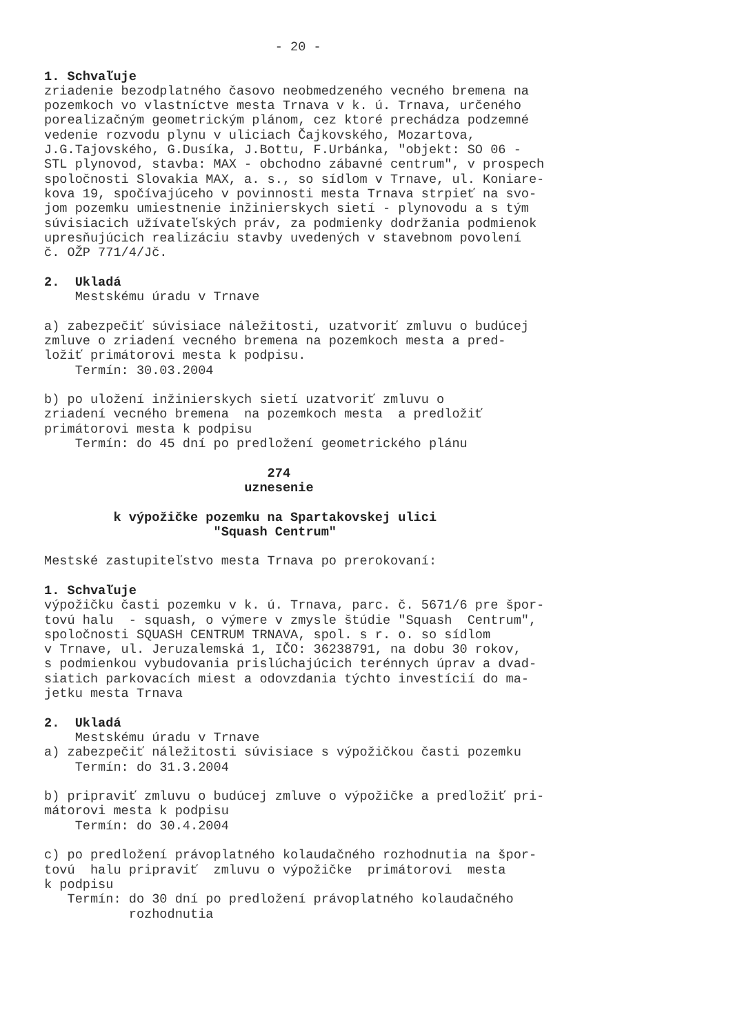- 20 -

1. Schvaľuje
zriadenie bezodplatného časovo neobmedzeného vecného bremena na
pozemkoch vo vlastníctve mesta Trnava v k. ú. Trnava, určeného
porealizačným geometrickým plánom, cez ktoré prechádza podzemné
vedenie rozvodu plynu v uliciach Čajkovského, Mozartova,
J.G.Tajovského, G.Dusíka, J.Bottu, F.Urbánka, "objekt: SO 06 -
STL plynovod, stavba: MAX - obchodno zábavné centrum", v prospech
spoločnosti Slovakia MAX, a. s., so sídlom v Trnave, ul. Koniare-
kova 19, spočívajúceho v povinnosti mesta Trnava strpieť na svo-
jom pozemku umiestnenie inžinierskych sietí - plynovodu a s tým
súvisiacich užívateľských práv, za podmienky dodržania podmienok
upresňujúcich realizáciu stavby uvedených v stavebnom povolení
č. OŽP 771/4/Jč.

2.  Ukladá
    Mestskému úradu v Trnave

a) zabezpečiť súvisiace náležitosti, uzatvoriť zmluvu o budúcej
zmluve o zriadení vecného bremena na pozemkoch mesta a pred-
ložiť primátorovi mesta k podpisu.
    Termín: 30.03.2004

b) po uložení inžinierskych sietí uzatvoriť zmluvu o
zriadení vecného bremena  na pozemkoch mesta  a predložiť
primátorovi mesta k podpisu
    Termín: do 45 dní po predložení geometrického plánu

                             274
                          uznesenie

         k výpožičke pozemku na Spartakovskej ulici
                      "Squash Centrum"

Mestské zastupiteľstvo mesta Trnava po prerokovaní:

1. Schvaľuje
výpožičku časti pozemku v k. ú. Trnava, parc. č. 5671/6 pre špor-
tovú halu  - squash, o výmere v zmysle štúdie "Squash  Centrum",
spoločnosti SQUASH CENTRUM TRNAVA, spol. s r. o. so sídlom
v Trnave, ul. Jeruzalemská 1, IČO: 36238791, na dobu 30 rokov,
s podmienkou vybudovania prislúchajúcich terénnych úprav a dvad-
siatich parkovacích miest a odovzdania týchto investícií do ma-
jetku mesta Trnava

2.  Ukladá
    Mestskému úradu v Trnave
a) zabezpečiť náležitosti súvisiace s výpožičkou časti pozemku
    Termín: do 31.3.2004

b) pripraviť zmluvu o budúcej zmluve o výpožičke a predložiť pri-
mátorovi mesta k podpisu
    Termín: do 30.4.2004

c) po predložení právoplatného kolaudačného rozhodnutia na špor-
tovú  halu pripraviť  zmluvu o výpožičke  primátorovi  mesta
k podpisu
   Termín: do 30 dní po predložení právoplatného kolaudačného
           rozhodnutia